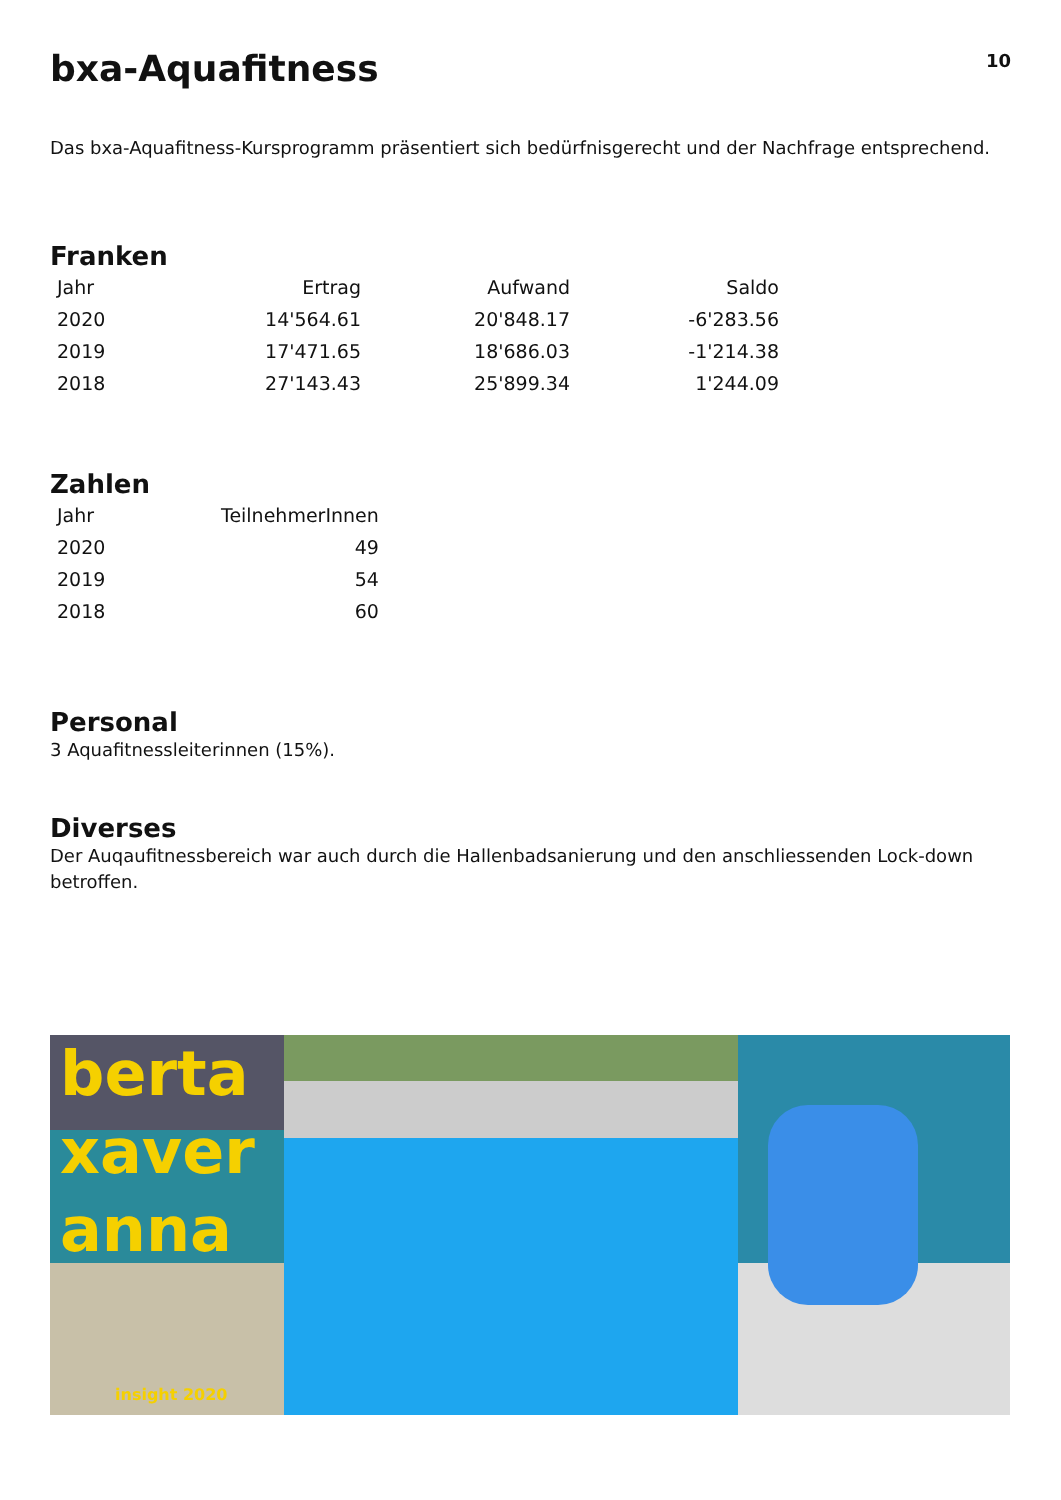bxa-Aquafitness
10
Das bxa-Aquafitness-Kursprogramm präsentiert sich bedürfnisgerecht und der Nachfrage entsprechend.
Franken
| Jahr | Ertrag | Aufwand | Saldo |
| --- | --- | --- | --- |
| 2020 | 14'564.61 | 20'848.17 | -6'283.56 |
| 2019 | 17'471.65 | 18'686.03 | -1'214.38 |
| 2018 | 27'143.43 | 25'899.34 | 1'244.09 |
Zahlen
| Jahr | TeilnehmerInnen |
| --- | --- |
| 2020 | 49 |
| 2019 | 54 |
| 2018 | 60 |
Personal
3 Aquafitnessleiterinnen (15%).
Diverses
Der Auqaufitnessbereich war auch durch die Hallenbadsanierung und den anschliessenden Lock-down betroffen.
berta
xaver
anna
insight 2020